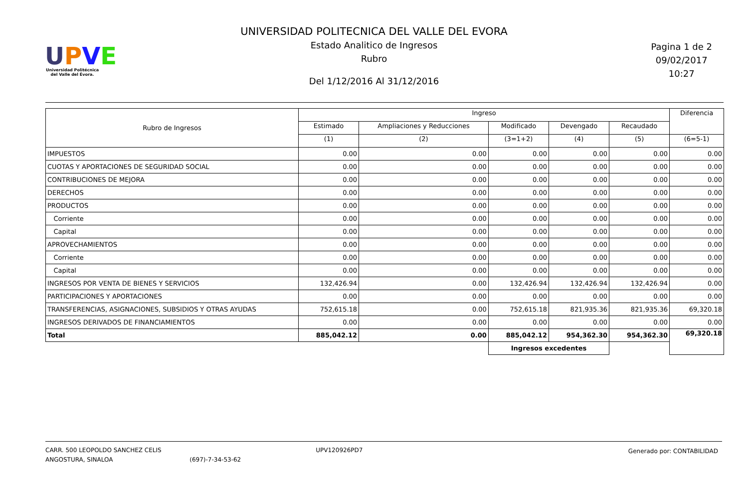UPVE
Universidad Politécnica del Valle del Évora.
UNIVERSIDAD POLITECNICA DEL VALLE DEL EVORA
Estado Analitico de Ingresos
Rubro
Del 1/12/2016 Al 31/12/2016
Pagina 1 de 2
09/02/2017
10:27
| Rubro de Ingresos | Ingreso | | | | | Diferencia |
| --- | --- | --- | --- | --- | --- | --- |
| | Estimado | Ampliaciones y Reducciones | Modificado | Devengado | Recaudado | |
| | (1) | (2) | (3=1+2) | (4) | (5) | (6=5-1) |
| IMPUESTOS | 0.00 | 0.00 | 0.00 | 0.00 | 0.00 | 0.00 |
| CUOTAS Y APORTACIONES DE SEGURIDAD SOCIAL | 0.00 | 0.00 | 0.00 | 0.00 | 0.00 | 0.00 |
| CONTRIBUCIONES DE MEJORA | 0.00 | 0.00 | 0.00 | 0.00 | 0.00 | 0.00 |
| DERECHOS | 0.00 | 0.00 | 0.00 | 0.00 | 0.00 | 0.00 |
| PRODUCTOS | 0.00 | 0.00 | 0.00 | 0.00 | 0.00 | 0.00 |
| Corriente | 0.00 | 0.00 | 0.00 | 0.00 | 0.00 | 0.00 |
| Capital | 0.00 | 0.00 | 0.00 | 0.00 | 0.00 | 0.00 |
| APROVECHAMIENTOS | 0.00 | 0.00 | 0.00 | 0.00 | 0.00 | 0.00 |
| Corriente | 0.00 | 0.00 | 0.00 | 0.00 | 0.00 | 0.00 |
| Capital | 0.00 | 0.00 | 0.00 | 0.00 | 0.00 | 0.00 |
| INGRESOS POR VENTA DE BIENES Y SERVICIOS | 132,426.94 | 0.00 | 132,426.94 | 132,426.94 | 132,426.94 | 0.00 |
| PARTICIPACIONES Y APORTACIONES | 0.00 | 0.00 | 0.00 | 0.00 | 0.00 | 0.00 |
| TRANSFERENCIAS, ASIGNACIONES, SUBSIDIOS Y OTRAS AYUDAS | 752,615.18 | 0.00 | 752,615.18 | 821,935.36 | 821,935.36 | 69,320.18 |
| INGRESOS DERIVADOS DE FINANCIAMIENTOS | 0.00 | 0.00 | 0.00 | 0.00 | 0.00 | 0.00 |
| Total | 885,042.12 | 0.00 | 885,042.12 | 954,362.30 | 954,362.30 | 69,320.18 |
| | | | Ingresos excedentes | | | |
CARR. 500 LEOPOLDO SANCHEZ CELIS
ANGOSTURA, SINALOA (697)-7-34-53-62
UPV120926PD7 Generado por: CONTABILIDAD